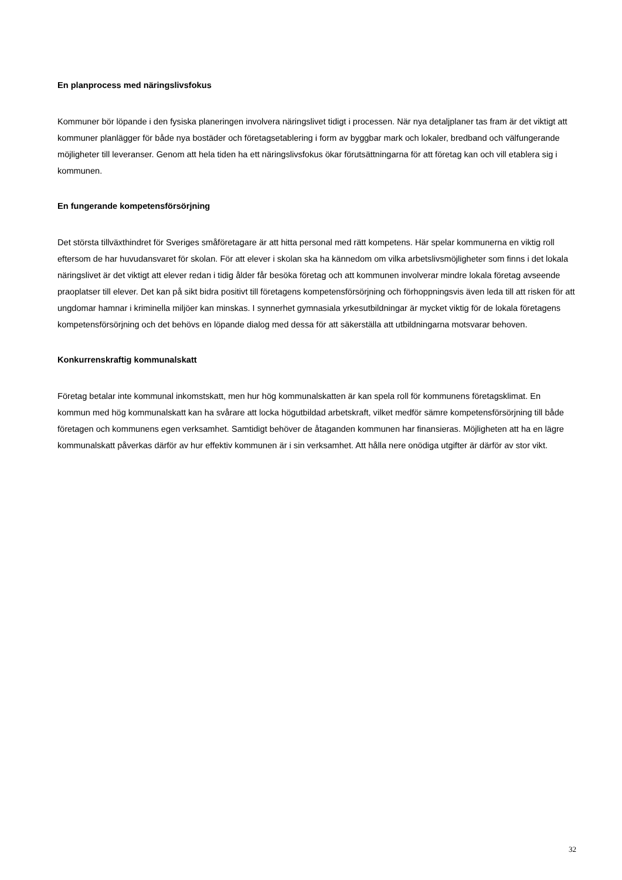En planprocess med näringslivsfokus
Kommuner bör löpande i den fysiska planeringen involvera näringslivet tidigt i processen. När nya detaljplaner tas fram är det viktigt att kommuner planlägger för både nya bostäder och företagsetablering i form av byggbar mark och lokaler, bredband och välfungerande möjligheter till leveranser. Genom att hela tiden ha ett näringslivsfokus ökar förutsättningarna för att företag kan och vill etablera sig i kommunen.
En fungerande kompetensförsörjning
Det största tillväxthindret för Sveriges småföretagare är att hitta personal med rätt kompetens. Här spelar kommunerna en viktig roll eftersom de har huvudansvaret för skolan. För att elever i skolan ska ha kännedom om vilka arbetslivsmöjligheter som finns i det lokala näringslivet är det viktigt att elever redan i tidig ålder får besöka företag och att kommunen involverar mindre lokala företag avseende praoplatser till elever. Det kan på sikt bidra positivt till företagens kompetensförsörjning och förhoppningsvis även leda till att risken för att ungdomar hamnar i kriminella miljöer kan minskas. I synnerhet gymnasiala yrkesutbildningar är mycket viktig för de lokala företagens kompetensförsörjning och det behövs en löpande dialog med dessa för att säkerställa att utbildningarna motsvarar behoven.
Konkurrenskraftig kommunalskatt
Företag betalar inte kommunal inkomstskatt, men hur hög kommunalskatten är kan spela roll för kommunens företagsklimat. En kommun med hög kommunalskatt kan ha svårare att locka högutbildad arbetskraft, vilket medför sämre kompetensförsörjning till både företagen och kommunens egen verksamhet. Samtidigt behöver de åtaganden kommunen har finansieras. Möjligheten att ha en lägre kommunalskatt påverkas därför av hur effektiv kommunen är i sin verksamhet. Att hålla nere onödiga utgifter är därför av stor vikt.
32